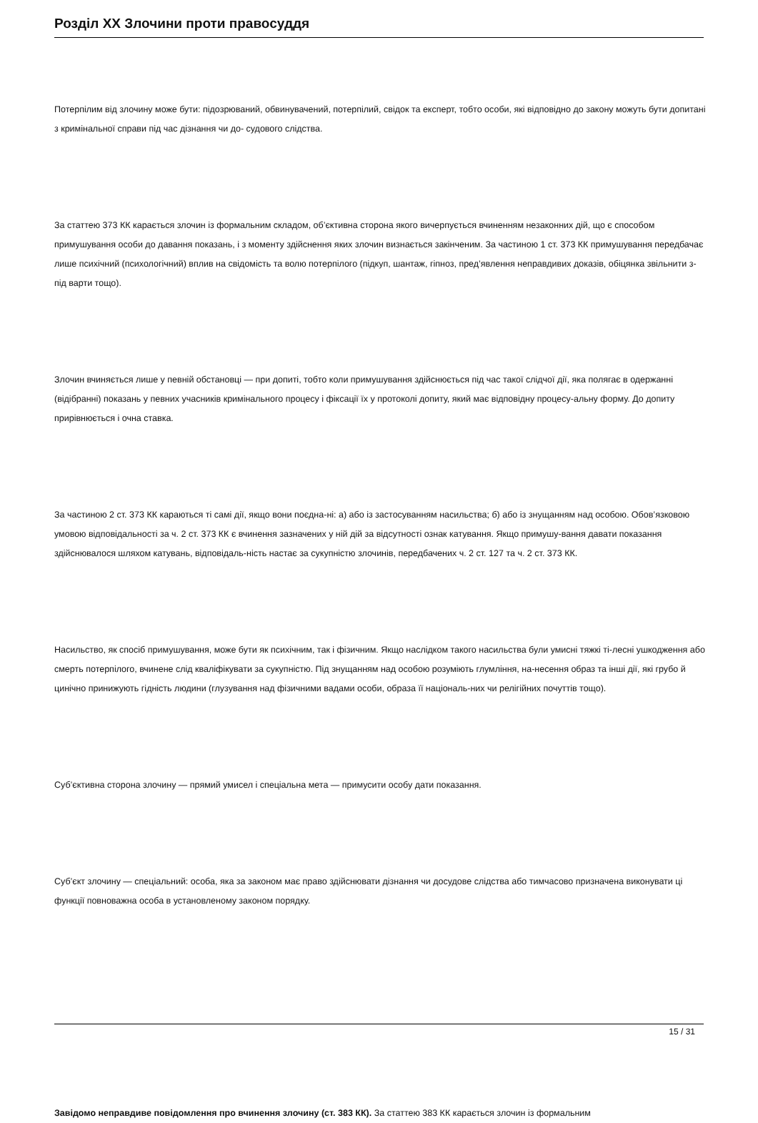Розділ XX Злочини проти правосуддя
Потерпілим від злочину може бути: підозрюваний, обвинувачений, потерпілий, свідок та експерт, тобто особи, які відповідно до закону можуть бути допитані з кримінальної справи під час дізнання чи до- судового слідства.
За статтею 373 КК карається злочин із формальним складом, об’єктивна сторона якого вичерпується вчиненням незаконних дій, що є способом примушування особи до давання показань, і з моменту здійснення яких злочин визнається закінченим. За частиною 1 ст. 373 КК примушування передбачає лише психічний (психологічний) вплив на свідомість та волю потерпілого (підкуп, шантаж, гіпноз, пред’явлення неправдивих доказів, обіцянка звільнити з-під варти тощо).
Злочин вчиняється лише у певній обстановці — при допиті, тобто коли примушування здійснюється під час такої слідчої дії, яка полягає в одержанні (відібранні) показань у певних учасників кримінального процесу і фіксації їх у протоколі допиту, який має відповідну процесу-альну форму. До допиту прирівнюється і очна ставка.
За частиною 2 ст. 373 КК караються ті самі дії, якщо вони поєдна-ні: а) або із застосуванням насильства; б) або із знущанням над особою. Обов’язковою умовою відповідальності за ч. 2 ст. 373 КК є вчинення зазначених у ній дій за відсутності ознак катування. Якщо примушу-вання давати показання здійснювалося шляхом катувань, відповідаль-ність настає за сукупністю злочинів, передбачених ч. 2 ст. 127 та ч. 2 ст. 373 КК.
Насильство, як спосіб примушування, може бути як психічним, так і фізичним. Якщо наслідком такого насильства були умисні тяжкі ті-лесні ушкодження або смерть потерпілого, вчинене слід кваліфікувати за сукупністю. Під знущанням над особою розуміють глумління, на-несення образ та інші дії, які грубо й цинічно принижують гідність людини (глузування над фізичними вадами особи, образа її національ-них чи релігійних почуттів тощо).
Суб’єктивна сторона злочину — прямий умисел і спеціальна мета — примусити особу дати показання.
Суб’єкт злочину — спеціальний: особа, яка за законом має право здійснювати дізнання чи досудове слідства або тимчасово призначена виконувати ці функції повноважна особа в установленому законом порядку.
Завідомо неправдиве повідомлення про вчинення злочину (ст. 383 КК). За статтею 383 КК карається злочин із формальним
15 / 31